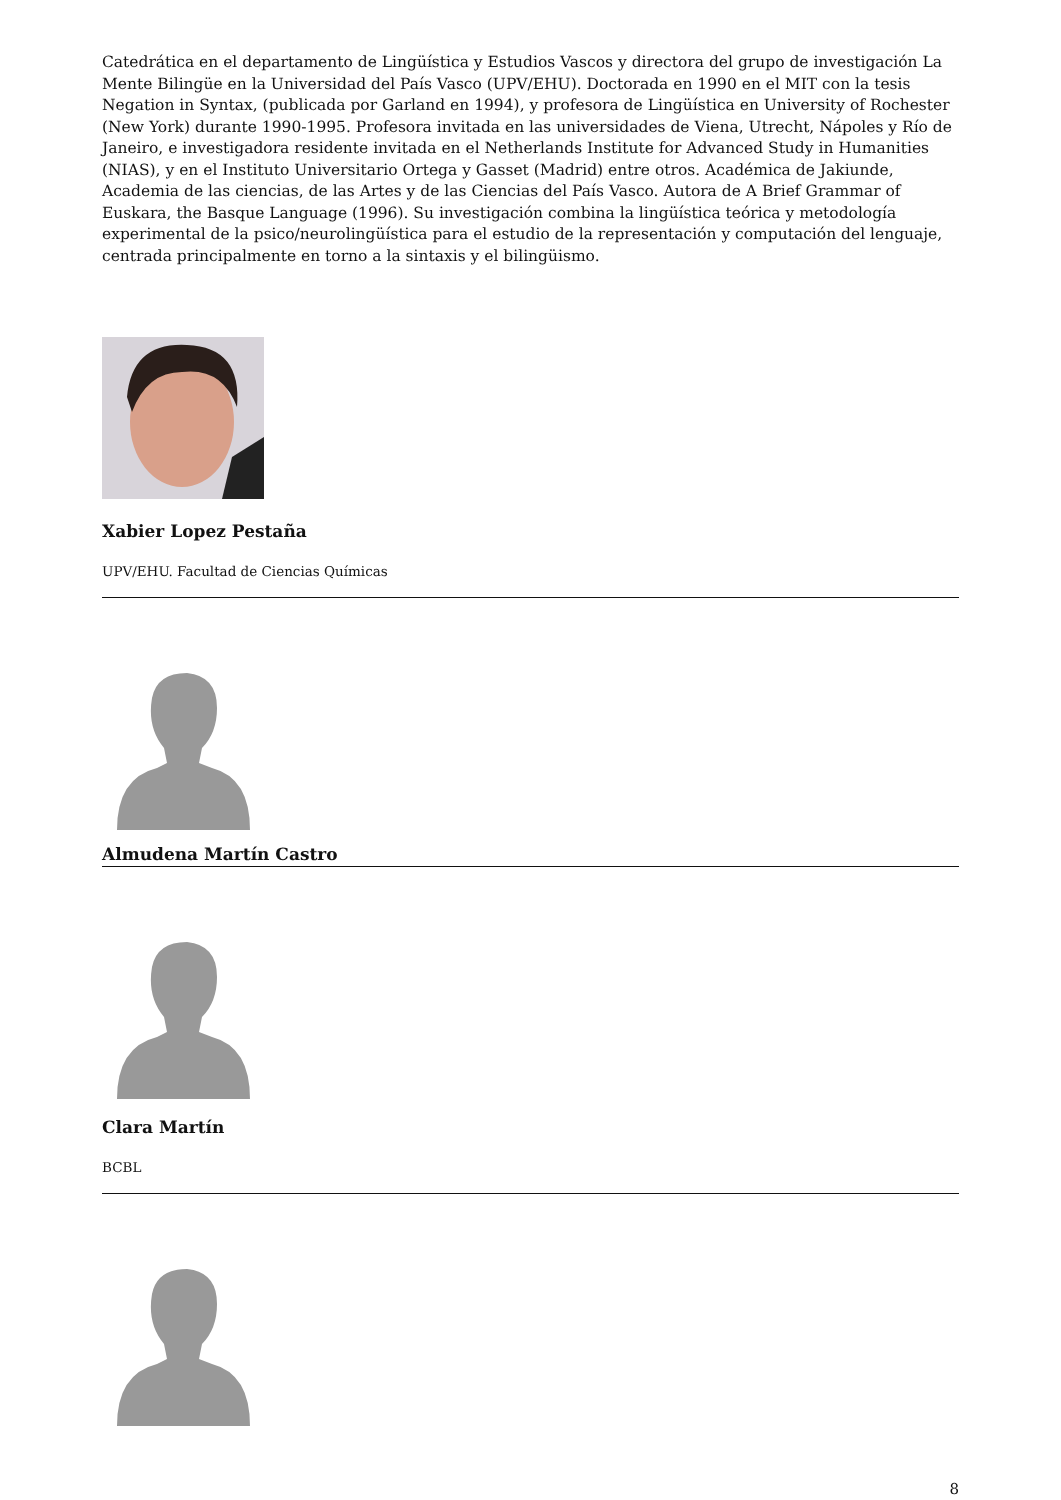Catedrática en el departamento de Lingüística y Estudios Vascos y directora del grupo de investigación La Mente Bilingüe en la Universidad del País Vasco (UPV/EHU). Doctorada en 1990 en el MIT con la tesis Negation in Syntax, (publicada por Garland en 1994), y profesora de Lingüística en University of Rochester (New York) durante 1990-1995. Profesora invitada en las universidades de Viena, Utrecht, Nápoles y Río de Janeiro, e investigadora residente invitada en el Netherlands Institute for Advanced Study in Humanities (NIAS), y en el Instituto Universitario Ortega y Gasset (Madrid) entre otros. Académica de Jakiunde, Academia de las ciencias, de las Artes y de las Ciencias del País Vasco. Autora de A Brief Grammar of Euskara, the Basque Language (1996). Su investigación combina la lingüística teórica y metodología experimental de la psico/neurolingüística para el estudio de la representación y computación del lenguaje, centrada principalmente en torno a la sintaxis y el bilingüismo.
Xabier Lopez Pestaña
UPV/EHU. Facultad de Ciencias Químicas
Almudena Martín Castro
Clara Martín
BCBL
8